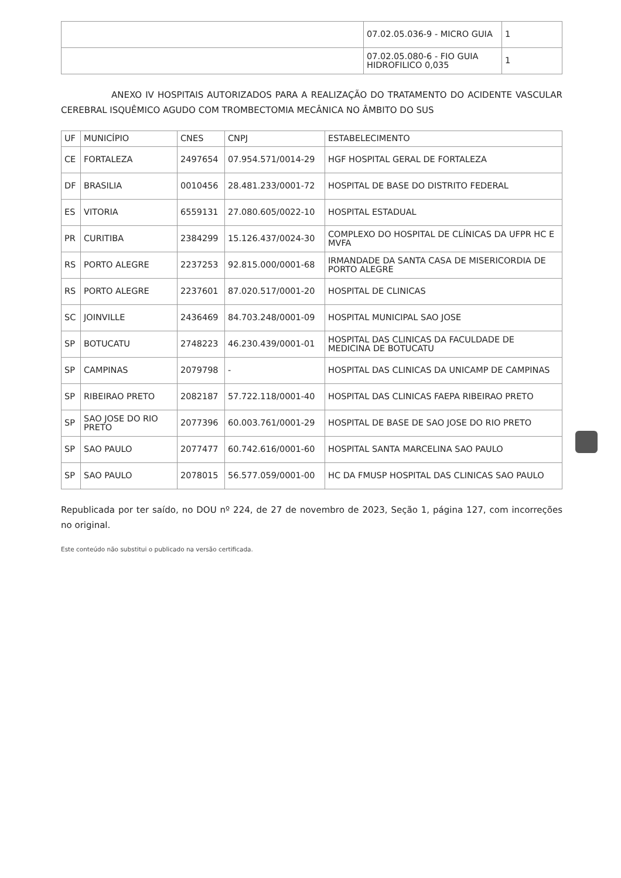| | 07.02.05.036-9 - MICRO GUIA | 1 |
| | 07.02.05.080-6 - FIO GUIA HIDROFILICO 0,035 | 1 |
ANEXO IV HOSPITAIS AUTORIZADOS PARA A REALIZAÇÃO DO TRATAMENTO DO ACIDENTE VASCULAR CEREBRAL ISQUÊMICO AGUDO COM TROMBECTOMIA MECÂNICA NO ÂMBITO DO SUS
| UF | MUNICÍPIO | CNES | CNPJ | ESTABELECIMENTO |
| --- | --- | --- | --- | --- |
| CE | FORTALEZA | 2497654 | 07.954.571/0014-29 | HGF HOSPITAL GERAL DE FORTALEZA |
| DF | BRASILIA | 0010456 | 28.481.233/0001-72 | HOSPITAL DE BASE DO DISTRITO FEDERAL |
| ES | VITORIA | 6559131 | 27.080.605/0022-10 | HOSPITAL ESTADUAL |
| PR | CURITIBA | 2384299 | 15.126.437/0024-30 | COMPLEXO DO HOSPITAL DE CLÍNICAS DA UFPR HC E MVFA |
| RS | PORTO ALEGRE | 2237253 | 92.815.000/0001-68 | IRMANDADE DA SANTA CASA DE MISERICORDIA DE PORTO ALEGRE |
| RS | PORTO ALEGRE | 2237601 | 87.020.517/0001-20 | HOSPITAL DE CLINICAS |
| SC | JOINVILLE | 2436469 | 84.703.248/0001-09 | HOSPITAL MUNICIPAL SAO JOSE |
| SP | BOTUCATU | 2748223 | 46.230.439/0001-01 | HOSPITAL DAS CLINICAS DA FACULDADE DE MEDICINA DE BOTUCATU |
| SP | CAMPINAS | 2079798 | - | HOSPITAL DAS CLINICAS DA UNICAMP DE CAMPINAS |
| SP | RIBEIRAO PRETO | 2082187 | 57.722.118/0001-40 | HOSPITAL DAS CLINICAS FAEPA RIBEIRAO PRETO |
| SP | SAO JOSE DO RIO PRETO | 2077396 | 60.003.761/0001-29 | HOSPITAL DE BASE DE SAO JOSE DO RIO PRETO |
| SP | SAO PAULO | 2077477 | 60.742.616/0001-60 | HOSPITAL SANTA MARCELINA SAO PAULO |
| SP | SAO PAULO | 2078015 | 56.577.059/0001-00 | HC DA FMUSP HOSPITAL DAS CLINICAS SAO PAULO |
Republicada por ter saído, no DOU nº 224, de 27 de novembro de 2023, Seção 1, página 127, com incorreções no original.
Este conteúdo não substitui o publicado na versão certificada.